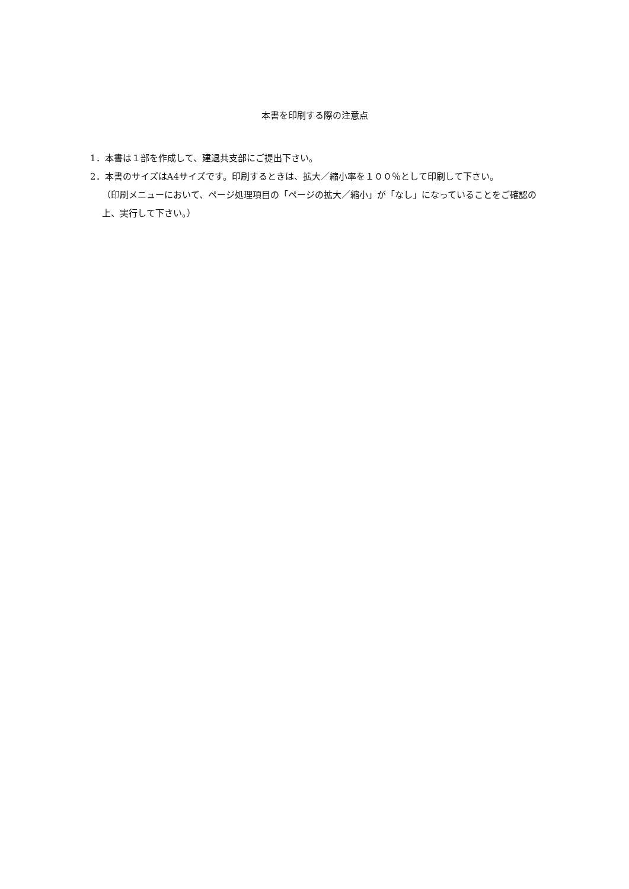本書を印刷する際の注意点
1．本書は１部を作成して、建退共支部にご提出下さい。
2．本書のサイズはA4サイズです。印刷するときは、拡大／縮小率を１００％として印刷して下さい。
（印刷メニューにおいて、ページ処理項目の「ページの拡大／縮小」が「なし」になっていることをご確認の上、実行して下さい。）